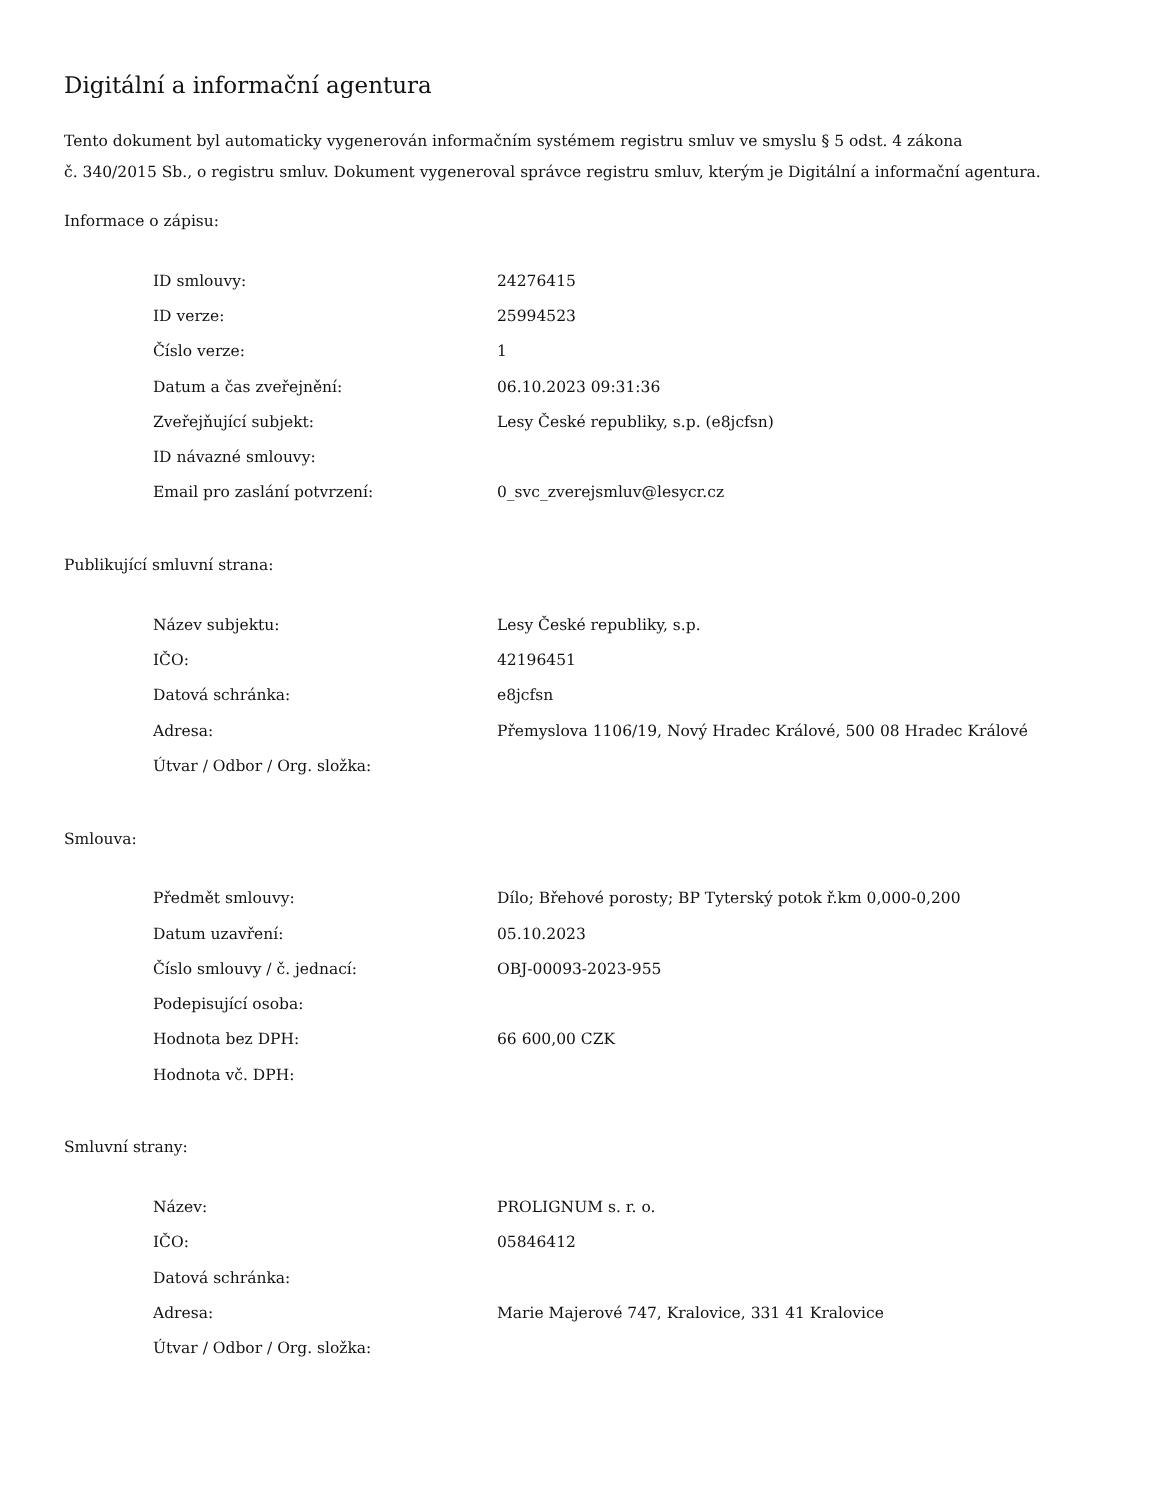Digitální a informační agentura
Tento dokument byl automaticky vygenerován informačním systémem registru smluv ve smyslu § 5 odst. 4 zákona
č. 340/2015 Sb., o registru smluv. Dokument vygeneroval správce registru smluv, kterým je Digitální a informační agentura.
Informace o zápisu:
| ID smlouvy: | 24276415 |
| ID verze: | 25994523 |
| Číslo verze: | 1 |
| Datum a čas zveřejnění: | 06.10.2023 09:31:36 |
| Zveřejňující subjekt: | Lesy České republiky, s.p. (e8jcfsn) |
| ID návazné smlouvy: | |
| Email pro zaslání potvrzení: | 0_svc_zverejsmluv@lesycr.cz |
Publikující smluvní strana:
| Název subjektu: | Lesy České republiky, s.p. |
| IČO: | 42196451 |
| Datová schránka: | e8jcfsn |
| Adresa: | Přemyslova 1106/19, Nový Hradec Králové, 500 08 Hradec Králové |
| Útvar / Odbor / Org. složka: | |
Smlouva:
| Předmět smlouvy: | Dílo; Břehové porosty; BP Tyterský potok ř.km 0,000-0,200 |
| Datum uzavření: | 05.10.2023 |
| Číslo smlouvy / č. jednací: | OBJ-00093-2023-955 |
| Podepisující osoba: | |
| Hodnota bez DPH: | 66 600,00 CZK |
| Hodnota vč. DPH: | |
Smluvní strany:
| Název: | PROLIGNUM s. r. o. |
| IČO: | 05846412 |
| Datová schránka: | |
| Adresa: | Marie Majerové 747, Kralovice, 331 41 Kralovice |
| Útvar / Odbor / Org. složka: | |